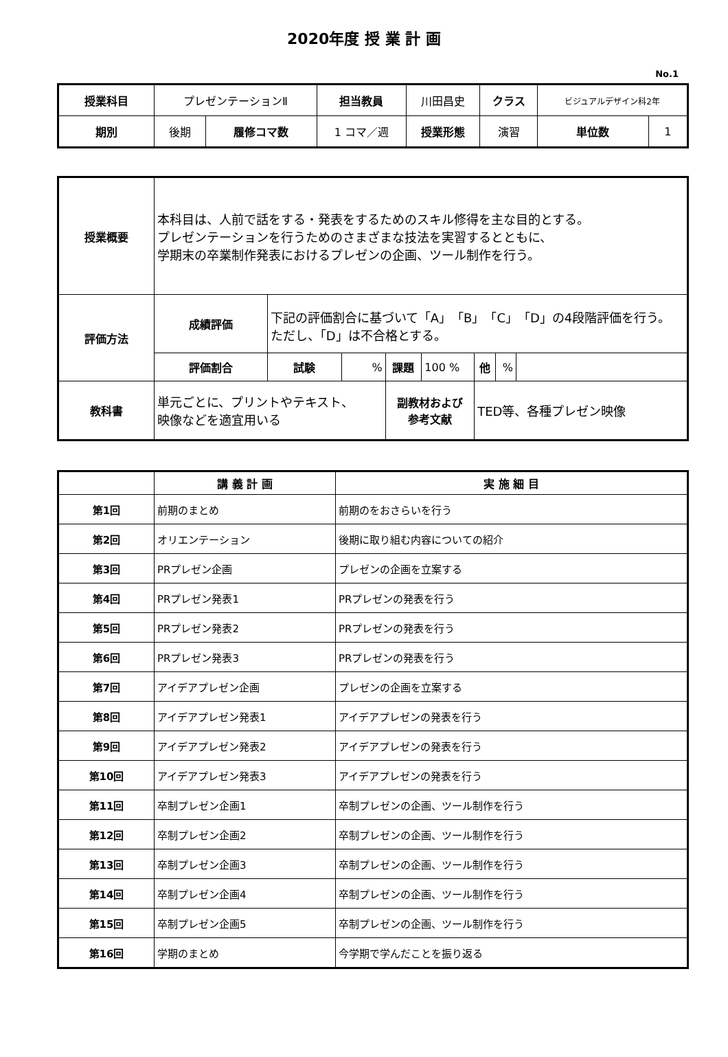2020年度 授 業 計 画
No.1
| 授業科目 | プレゼンテーションⅡ | | 担当教員 | 川田昌史 | クラス | ビジュアルデザイン科2年 | |
| 期別 | 後期 | 履修コマ数 | 1 コマ／週 | 授業形態 | 演習 | 単位数 | 1 |
| 授業概要 | 本科目は、人前で話をする・発表をするためのスキル修得を主な目的とする。 プレゼンテーションを行うためのさまざまな技法を実習するとともに、 学期末の卒業制作発表におけるプレゼンの企画、ツール制作を行う。 | | | | | | | |
| 評価方法 | 成績評価 | 下記の評価割合に基づいて「A」「B」「C」「D」の4段階評価を行う。 ただし、「D」は不合格とする。 | | | | | | |
| | 評価割合 | 試験 | % | 課題 | 100 % | 他 | % | |
| 教科書 | 単元ごとに、プリントやテキスト、 映像などを適宜用いる | | | 副教材および 参考文献 | | TED等、各種プレゼン映像 | | |
| | 講 義 計 画 | 実 施 細 目 |
| --- | --- | --- |
| 第1回 | 前期のまとめ | 前期のをおさらいを行う |
| 第2回 | オリエンテーション | 後期に取り組む内容についての紹介 |
| 第3回 | PRプレゼン企画 | プレゼンの企画を立案する |
| 第4回 | PRプレゼン発表1 | PRプレゼンの発表を行う |
| 第5回 | PRプレゼン発表2 | PRプレゼンの発表を行う |
| 第6回 | PRプレゼン発表3 | PRプレゼンの発表を行う |
| 第7回 | アイデアプレゼン企画 | プレゼンの企画を立案する |
| 第8回 | アイデアプレゼン発表1 | アイデアプレゼンの発表を行う |
| 第9回 | アイデアプレゼン発表2 | アイデアプレゼンの発表を行う |
| 第10回 | アイデアプレゼン発表3 | アイデアプレゼンの発表を行う |
| 第11回 | 卒制プレゼン企画1 | 卒制プレゼンの企画、ツール制作を行う |
| 第12回 | 卒制プレゼン企画2 | 卒制プレゼンの企画、ツール制作を行う |
| 第13回 | 卒制プレゼン企画3 | 卒制プレゼンの企画、ツール制作を行う |
| 第14回 | 卒制プレゼン企画4 | 卒制プレゼンの企画、ツール制作を行う |
| 第15回 | 卒制プレゼン企画5 | 卒制プレゼンの企画、ツール制作を行う |
| 第16回 | 学期のまとめ | 今学期で学んだことを振り返る |